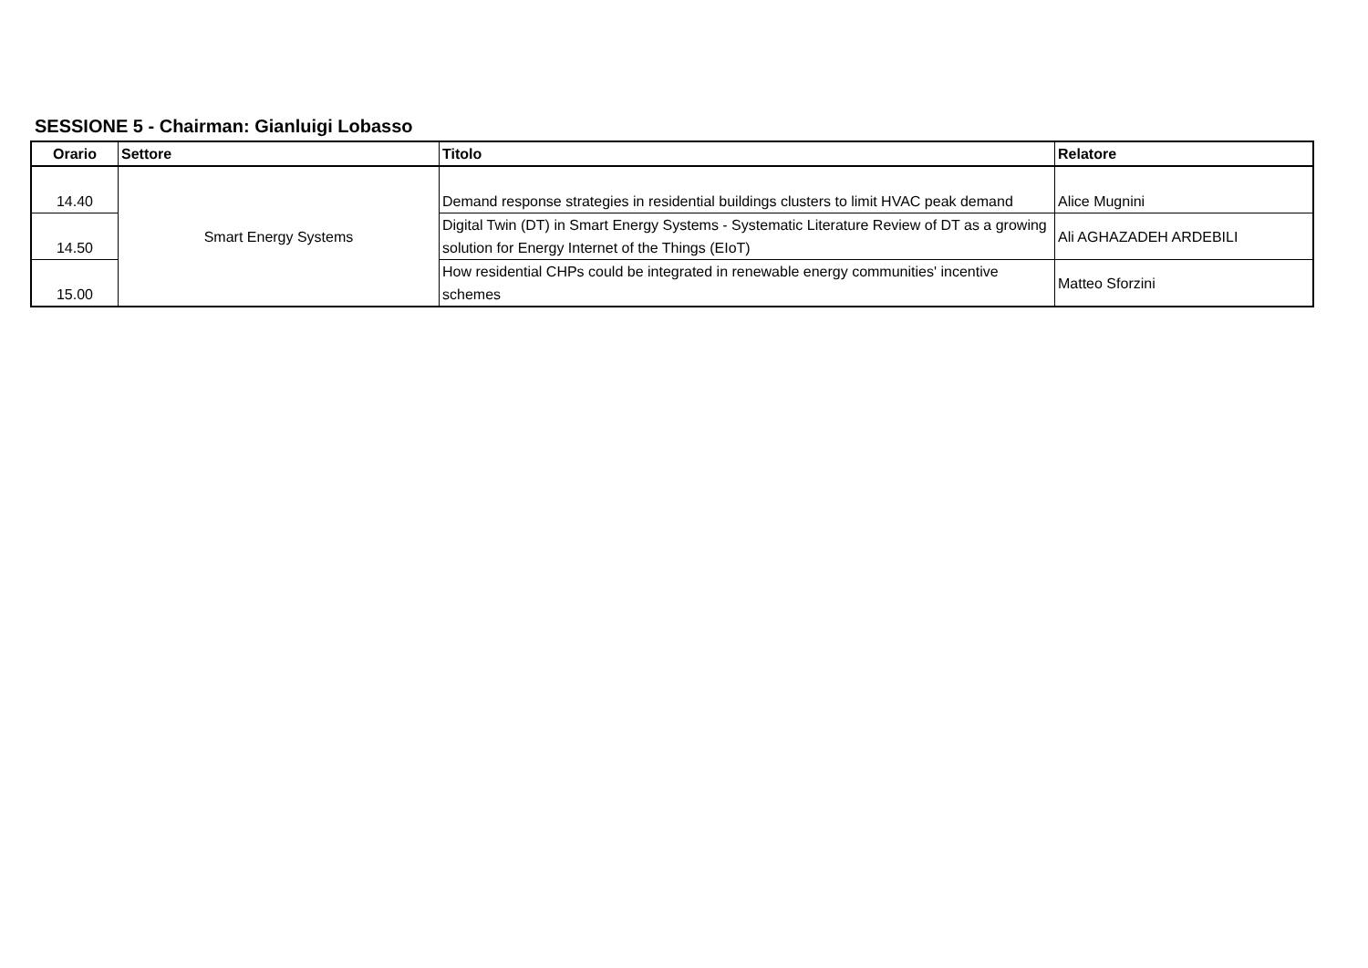SESSIONE 5 - Chairman: Gianluigi Lobasso
| Orario | Settore | Titolo | Relatore |
| --- | --- | --- | --- |
| 14.40 | Smart Energy Systems | Demand response strategies in residential buildings clusters to limit HVAC peak demand | Alice Mugnini |
| 14.50 | | Digital Twin (DT) in Smart Energy Systems - Systematic Literature Review of DT as a growing solution for Energy Internet of the Things (EIoT) | Ali AGHAZADEH ARDEBILI |
| 15.00 | | How residential CHPs could be integrated in renewable energy communities' incentive schemes | Matteo Sforzini |